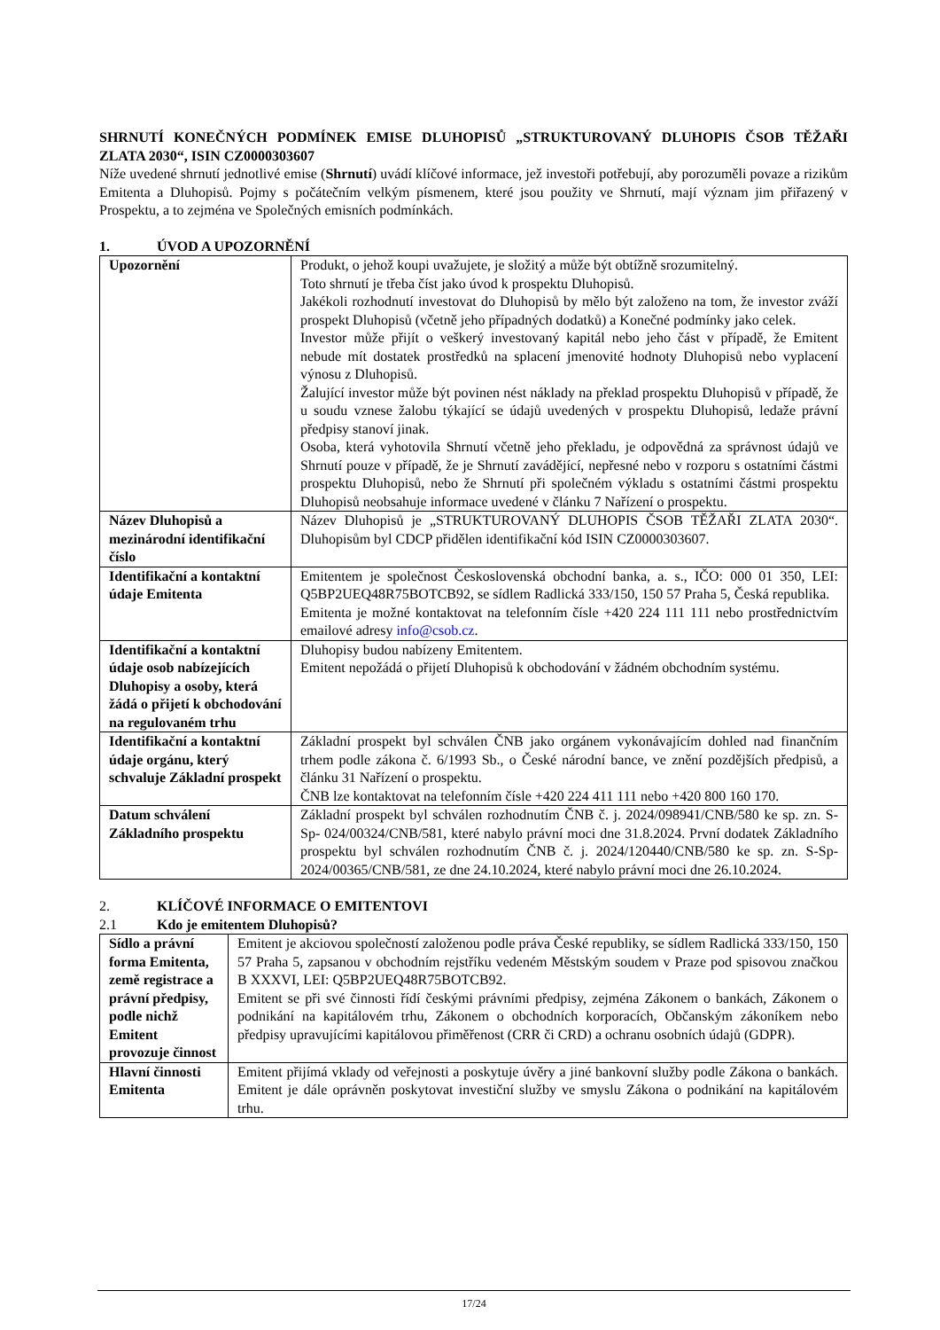SHRNUTÍ KONEČNÝCH PODMÍNEK EMISE DLUHOPISŮ „STRUKTUROVANÝ DLUHOPIS ČSOB TĚŽAŘI ZLATA 2030“, ISIN CZ0000303607
Níže uvedené shrnutí jednotlivé emise (Shrnutí) uvádí klíčové informace, jež investoři potřebují, aby porozuměli povaze a rizikům Emitenta a Dluhopisů. Pojmy s počátečním velkým písmenem, které jsou použity ve Shrnutí, mají význam jim přiřazený v Prospektu, a to zejména ve Společných emisních podmínkách.
1. ÚVOD A UPOZORNĚNÍ
| Upozornění | Produkt, o jehož koupi uvažujete, je složitý a může být obtížně srozumitelný. Toto shrnutí je třeba číst jako úvod k prospektu Dluhopisů. Jakékoli rozhodnutí investovat do Dluhopisů by mělo být založeno na tom, že investor zváží prospekt Dluhopisů (včetně jeho případných dodatků) a Konečné podmínky jako celek. Investor může přijít o veškerý investovaný kapitál nebo jeho část v případě, že Emitent nebude mít dostatek prostředků na splacení jmenovité hodnoty Dluhopisů nebo vyplacení výnosu z Dluhopisů. Žalující investor může být povinen nést náklady na překlad prospektu Dluhopisů v případě, že u soudu vznese žalobu týkající se údajů uvedených v prospektu Dluhopisů, ledaže právní předpisy stanoví jinak. Osoba, která vyhotovila Shrnutí včetně jeho překladu, je odpovědná za správnost údajů ve Shrnutí pouze v případě, že je Shrnutí zavádějící, nepřesné nebo v rozporu s ostatními částmi prospektu Dluhopisů, nebo že Shrnutí při společném výkladu s ostatními částmi prospektu Dluhopisů neobsahuje informace uvedené v článku 7 Nařízení o prospektu. |
| Název Dluhopisů a mezinárodní identifikační číslo | Název Dluhopisů je „STRUKTUROVANÝ DLUHOPIS ČSOB TĚŽAŘI ZLATA 2030“. Dluhopisům byl CDCP přidělen identifikační kód ISIN CZ0000303607. |
| Identifikační a kontaktní údaje Emitenta | Emitentem je společnost Československá obchodní banka, a. s., IČO: 000 01 350, LEI: Q5BP2UEQ48R75BOTCB92, se sídlem Radlická 333/150, 150 57 Praha 5, Česká republika. Emitenta je možné kontaktovat na telefonním čísle +420 224 111 111 nebo prostřednictvím emailové adresy info@csob.cz . |
| Identifikační a kontaktní údaje osob nabízejících Dluhopisy a osoby, která žádá o přijetí k obchodování na regulovaném trhu | Dluhopisy budou nabízeny Emitentem. Emitent nepožádá o přijetí Dluhopisů k obchodování v žádném obchodním systému. |
| Identifikační a kontaktní údaje orgánu, který schvaluje Základní prospekt | Základní prospekt byl schválen ČNB jako orgánem vykonávajícím dohled nad finančním trhem podle zákona č. 6/1993 Sb., o České národní bance, ve znění pozdějších předpisů, a článku 31 Nařízení o prospektu. ČNB lze kontaktovat na telefonním čísle +420 224 411 111 nebo +420 800 160 170. |
| Datum schválení Základního prospektu | Základní prospekt byl schválen rozhodnutím ČNB č. j. 2024/098941/CNB/580 ke sp. zn. S-Sp- 024/00324/CNB/581, které nabylo právní moci dne 31.8.2024. První dodatek Základního prospektu byl schválen rozhodnutím ČNB č. j. 2024/120440/CNB/580 ke sp. zn. S-Sp-2024/00365/CNB/581, ze dne 24.10.2024, které nabylo právní moci dne 26.10.2024. |
2. KLÍČOVÉ INFORMACE O EMITENTOVI
2.1 Kdo je emitentem Dluhopisů?
| Sídlo a právní forma Emitenta, země registrace a právní předpisy, podle nichž Emitent provozuje činnost | Emitent je akciovou společností založenou podle práva České republiky, se sídlem Radlická 333/150, 150 57 Praha 5, zapsanou v obchodním rejstříku vedeném Městským soudem v Praze pod spisovou značkou B XXXVI, LEI: Q5BP2UEQ48R75BOTCB92. Emitent se při své činnosti řídí českými právními předpisy, zejména Zákonem o bankách, Zákonem o podnikání na kapitálovém trhu, Zákonem o obchodních korporacích, Občanským zákoníkem nebo předpisy upravujícími kapitálovou přiměřenost (CRR či CRD) a ochranu osobních údajů (GDPR). |
| Hlavní činnosti Emitenta | Emitent přijímá vklady od veřejnosti a poskytuje úvěry a jiné bankovní služby podle Zákona o bankách. Emitent je dále oprávněn poskytovat investiční služby ve smyslu Zákona o podnikání na kapitálovém trhu. |
17/24